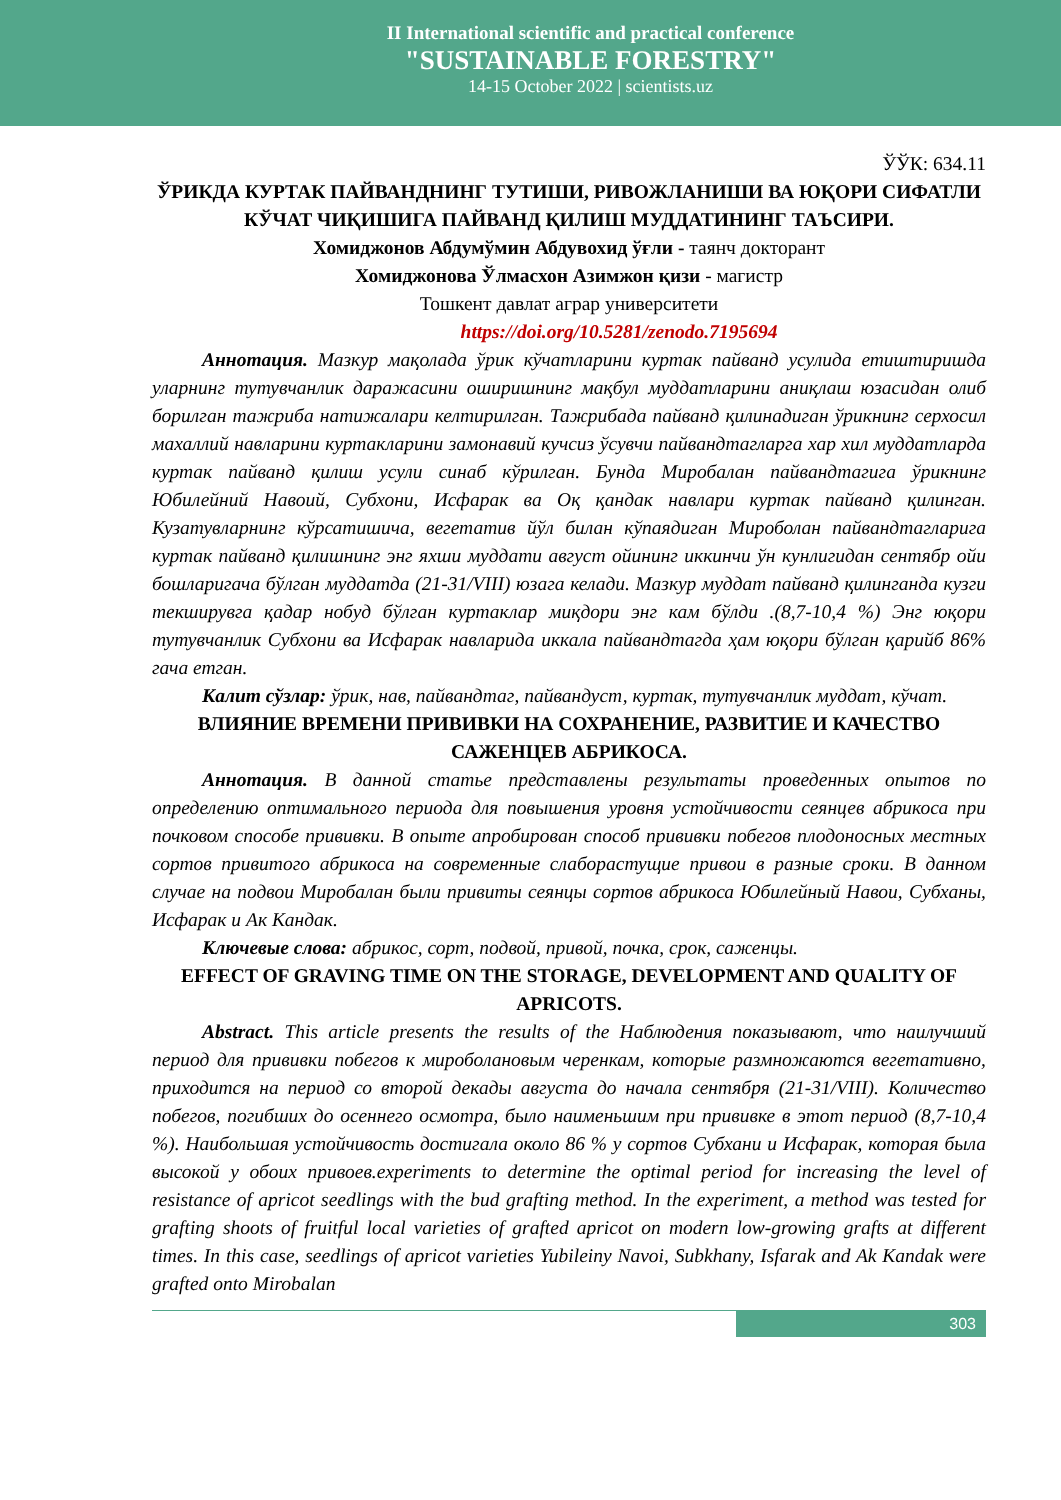II International scientific and practical conference
"SUSTAINABLE FORESTRY"
14-15 October 2022 | scientists.uz
ЎЎК: 634.11
ЎРИКДА КУРТАК ПАЙВАНДНИНГ ТУТИШИ, РИВОЖЛАНИШИ ВА ЮҚОРИ СИФАТЛИ КЎЧАТ ЧИҚИШИГА ПАЙВАНД ҚИЛИШ МУДДАТИНИНГ ТАЪСИРИ.
Хомиджонов Абдумўмин Абдувохид ўғли - таянч докторант
Хомиджонова Ўлмасхон Азимжон қизи - магистр
Тошкент давлат аграр университети
https://doi.org/10.5281/zenodo.7195694
Аннотация. Мазкур мақолада ўрик кўчатларини куртак пайванд усулида етиштиришда уларнинг тутувчанлик даражасини оширишнинг мақбул муддатларини аниқлаш юзасидан олиб борилган тажриба натижалари келтирилган. Тажрибада пайванд қилинадиган ўрикнинг серхосил махаллий навларини куртакларини замонавий кучсиз ўсувчи пайвандтагларга хар хил муддатларда куртак пайванд қилиш усули синаб кўрилган. Бунда Миробалан пайвандтагига ўрикнинг Юбилейний Навоий, Субхони, Исфарак ва Оқ қандак навлари куртак пайванд қилинган. Кузатувларнинг кўрсатишича, вегетатив йўл билан кўпаядиган Мироболан пайвандтагларига куртак пайванд қилишнинг энг яхши муддати август ойининг иккинчи ўн кунлигидан сентябр ойи бошларигача бўлган муддатда (21-31/VIII) юзага келади. Мазкур муддат пайванд қилинганда кузги текширувга қадар нобуд бўлган куртаклар миқдори энг кам бўлди .(8,7-10,4 %) Энг юқори тутувчанлик Субхони ва Исфарак навларида иккала пайвандтагда ҳам юқори бўлган қарийб 86% гача етган.
Калит сўзлар: ўрик, нав, пайвандтаг, пайвандуст, куртак, тутувчанлик муддат, кўчат.
ВЛИЯНИЕ ВРЕМЕНИ ПРИВИВКИ НА СОХРАНЕНИЕ, РАЗВИТИЕ И КАЧЕСТВО САЖЕНЦЕВ АБРИКОСА.
Аннотация. В данной статье представлены результаты проведенных опытов по определению оптимального периода для повышения уровня устойчивости сеянцев абрикоса при почковом способе прививки. В опыте апробирован способ прививки побегов плодоносных местных сортов привитого абрикоса на современные слаборастущие привои в разные сроки. В данном случае на подвои Миробалан были привиты сеянцы сортов абрикоса Юбилейный Навои, Субханы, Исфарак и Ак Кандак.
Ключевые слова: абрикос, сорт, подвой, привой, почка, срок, саженцы.
EFFECT OF GRAVING TIME ON THE STORAGE, DEVELOPMENT AND QUALITY OF APRICOTS.
Abstract. This article presents the results of the Наблюдения показывают, что наилучший период для прививки побегов к мироболановым черенкам, которые размножаются вегетативно, приходится на период со второй декады августа до начала сентября (21-31/VIII). Количество побегов, погибших до осеннего осмотра, было наименьшим при прививке в этот период (8,7-10,4 %). Наибольшая устойчивость достигала около 86 % у сортов Субхани и Исфарак, которая была высокой у обоих привоев.experiments to determine the optimal period for increasing the level of resistance of apricot seedlings with the bud grafting method. In the experiment, a method was tested for grafting shoots of fruitful local varieties of grafted apricot on modern low-growing grafts at different times. In this case, seedlings of apricot varieties Yubileiny Navoi, Subkhany, Isfarak and Ak Kandak were grafted onto Mirobalan
303